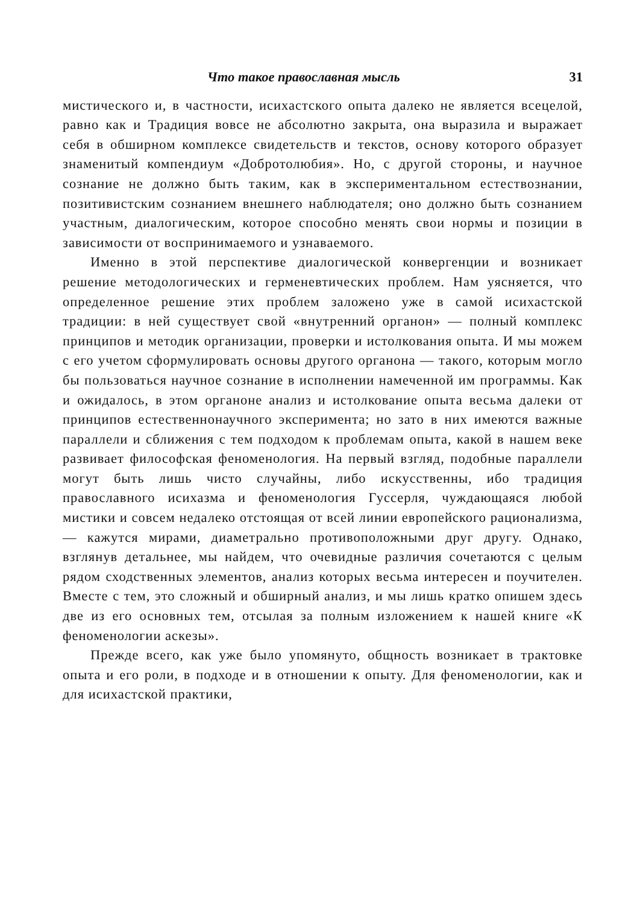Что такое православная мысль 31
мистического и, в частности, исихастского опыта далеко не является всецелой, равно как и Традиция вовсе не абсолютно закрыта, она выразила и выражает себя в обширном комплексе свидетельств и текстов, основу которого образует знаменитый компендиум «Добротолюбия». Но, с другой стороны, и научное сознание не должно быть таким, как в экспериментальном естествознании, позитивистским сознанием внешнего наблюдателя; оно должно быть сознанием участным, диалогическим, которое способно менять свои нормы и позиции в зависимости от воспринимаемого и узнаваемого.
Именно в этой перспективе диалогической конвергенции и возникает решение методологических и герменевтических проблем. Нам уясняется, что определенное решение этих проблем заложено уже в самой исихастской традиции: в ней существует свой «внутренний органон» — полный комплекс принципов и методик организации, проверки и истолкования опыта. И мы можем с его учетом сформулировать основы другого органона — такого, которым могло бы пользоваться научное сознание в исполнении намеченной им программы. Как и ожидалось, в этом органоне анализ и истолкование опыта весьма далеки от принципов естественнонаучного эксперимента; но зато в них имеются важные параллели и сближения с тем подходом к проблемам опыта, какой в нашем веке развивает философская феноменология. На первый взгляд, подобные параллели могут быть лишь чисто случайны, либо искусственны, ибо традиция православного исихазма и феноменология Гуссерля, чуждающаяся любой мистики и совсем недалеко отстоящая от всей линии европейского рационализма, — кажутся мирами, диаметрально противоположными друг другу. Однако, взглянув детальнее, мы найдем, что очевидные различия сочетаются с целым рядом сходственных элементов, анализ которых весьма интересен и поучителен. Вместе с тем, это сложный и обширный анализ, и мы лишь кратко опишем здесь две из его основных тем, отсылая за полным изложением к нашей книге «К феноменологии аскезы».
Прежде всего, как уже было упомянуто, общность возникает в трактовке опыта и его роли, в подходе и в отношении к опыту. Для феноменологии, как и для исихастской практики,